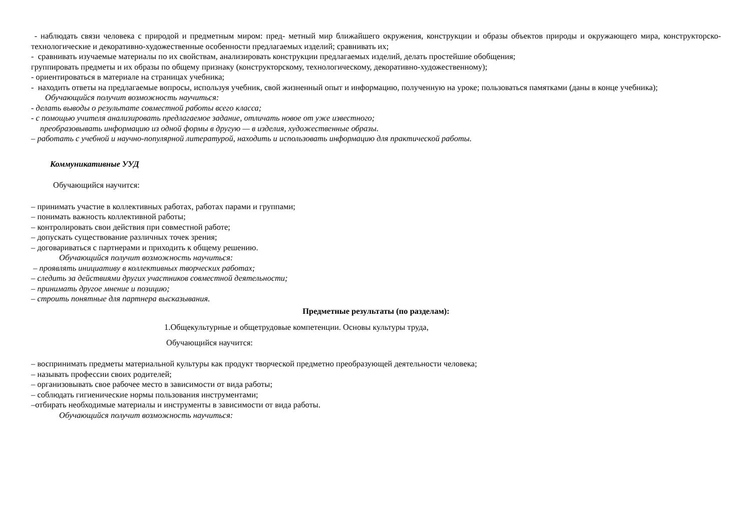- наблюдать связи человека с природой и предметным миром: пред- метный мир ближайшего окружения, конструкции и образы объектов природы и окружающего мира, конструкторско-технологические и декоративно-художественные особенности предлагаемых изделий; сравнивать их;
- сравнивать изучаемые материалы по их свойствам, анализировать конструкции предлагаемых изделий, делать простейшие обобщения;
группировать предметы и их образы по общему признаку (конструкторскому, технологическому, декоративно-художественному);
- ориентироваться в материале на страницах учебника;
- находить ответы на предлагаемые вопросы, используя учебник, свой жизненный опыт и информацию, полученную на уроке; пользоваться памятками (даны в конце учебника);
Обучающийся получит возможность научиться:
- делать выводы о результате совместной работы всего класса;
- с помощью учителя анализировать предлагаемое задание, отличать новое от уже известного;
преобразовывать информацию из одной формы в другую — в изделия, художественные образы.
– работать с учебной и научно-популярной литературой, находить и использовать информацию для практической работы.
Коммуникативные УУД
Обучающийся научится:
– принимать участие в коллективных работах, работах парами и группами;
– понимать важность коллективной работы;
– контролировать свои действия при совместной работе;
– допускать существование различных точек зрения;
– договариваться с партнерами и приходить к общему решению.
Обучающийся получит возможность научиться:
– проявлять инициативу в коллективных творческих работах;
– следить за действиями других участников совместной деятельности;
– принимать другое мнение и позицию;
– строить понятные для партнера высказывания.
Предметные результаты (по разделам):
1.Общекультурные и общетрудовые компетенции. Основы культуры труда,
Обучающийся научится:
– воспринимать предметы материальной культуры как продукт творческой предметно преобразующей деятельности человека;
– называть профессии своих родителей;
– организовывать свое рабочее место в зависимости от вида работы;
– соблюдать гигиенические нормы пользования инструментами;
–отбирать необходимые материалы и инструменты в зависимости от вида работы.
Обучающийся получит возможность научиться: